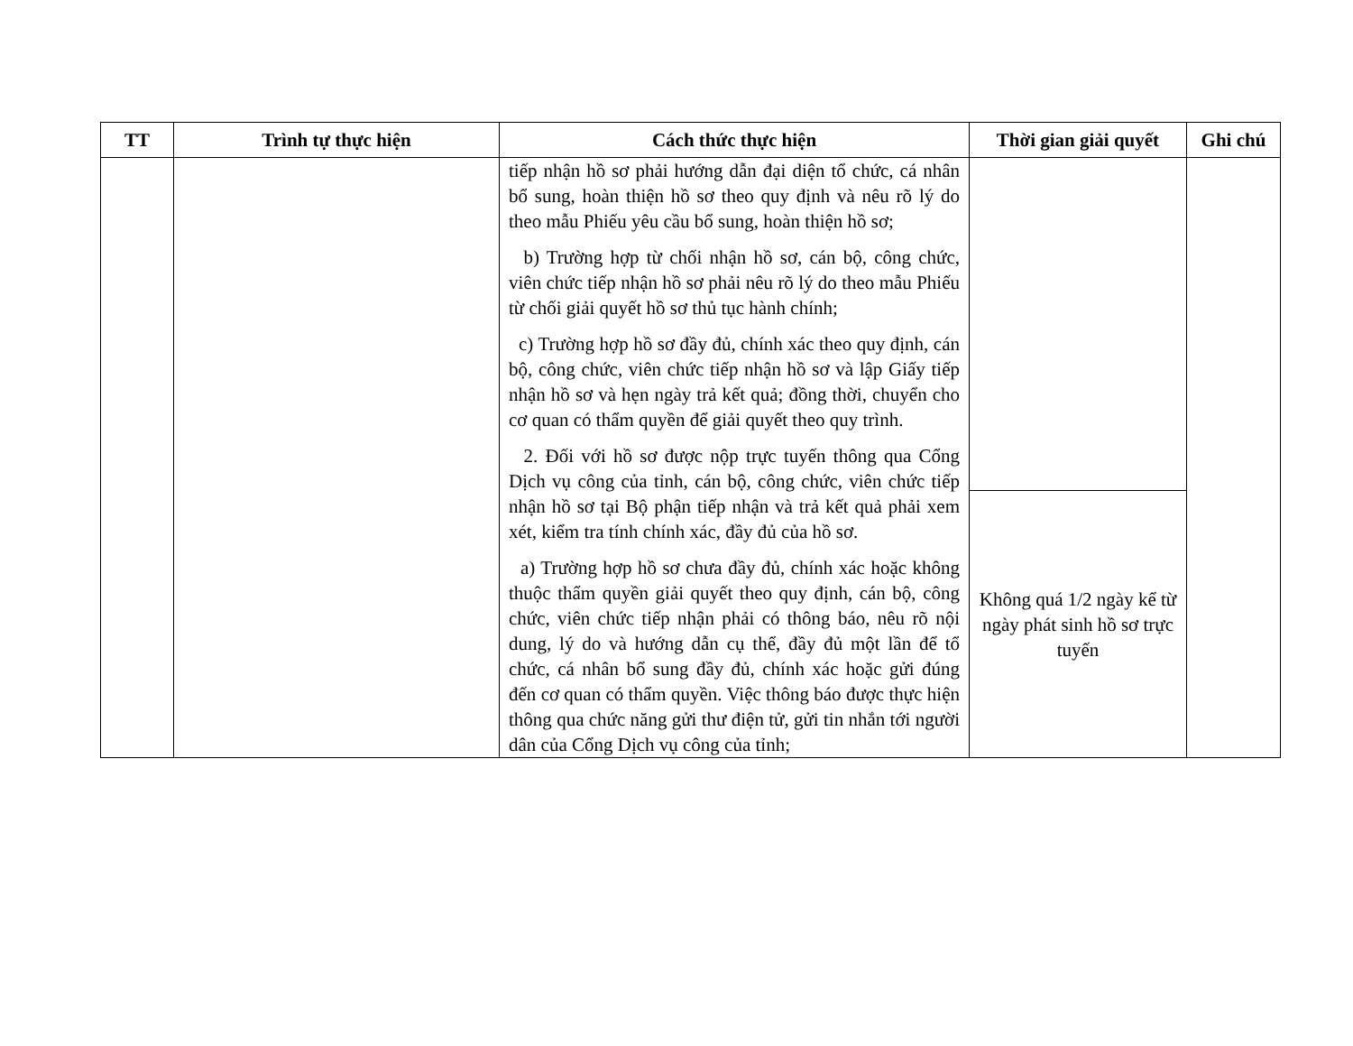| TT | Trình tự thực hiện | Cách thức thực hiện | Thời gian giải quyết | Ghi chú |
| --- | --- | --- | --- | --- |
| | | tiếp nhận hồ sơ phải hướng dẫn đại diện tổ chức, cá nhân bổ sung, hoàn thiện hồ sơ theo quy định và nêu rõ lý do theo mẫu Phiếu yêu cầu bổ sung, hoàn thiện hồ sơ; b) Trường hợp từ chối nhận hồ sơ, cán bộ, công chức, viên chức tiếp nhận hồ sơ phải nêu rõ lý do theo mẫu Phiếu từ chối giải quyết hồ sơ thủ tục hành chính; c) Trường hợp hồ sơ đầy đủ, chính xác theo quy định, cán bộ, công chức, viên chức tiếp nhận hồ sơ và lập Giấy tiếp nhận hồ sơ và hẹn ngày trả kết quả; đồng thời, chuyển cho cơ quan có thẩm quyền để giải quyết theo quy trình. 2. Đối với hồ sơ được nộp trực tuyến thông qua Cổng Dịch vụ công của tỉnh, cán bộ, công chức, viên chức tiếp nhận hồ sơ tại Bộ phận tiếp nhận và trả kết quả phải xem xét, kiểm tra tính chính xác, đầy đủ của hồ sơ. a) Trường hợp hồ sơ chưa đầy đủ, chính xác hoặc không thuộc thẩm quyền giải quyết theo quy định, cán bộ, công chức, viên chức tiếp nhận phải có thông báo, nêu rõ nội dung, lý do và hướng dẫn cụ thể, đầy đủ một lần để tổ chức, cá nhân bổ sung đầy đủ, chính xác hoặc gửi đúng đến cơ quan có thẩm quyền. Việc thông báo được thực hiện thông qua chức năng gửi thư điện tử, gửi tin nhắn tới người dân của Cổng Dịch vụ công của tỉnh; | | |
| | | | Không quá 1/2 ngày kể từ ngày phát sinh hồ sơ trực tuyến | |